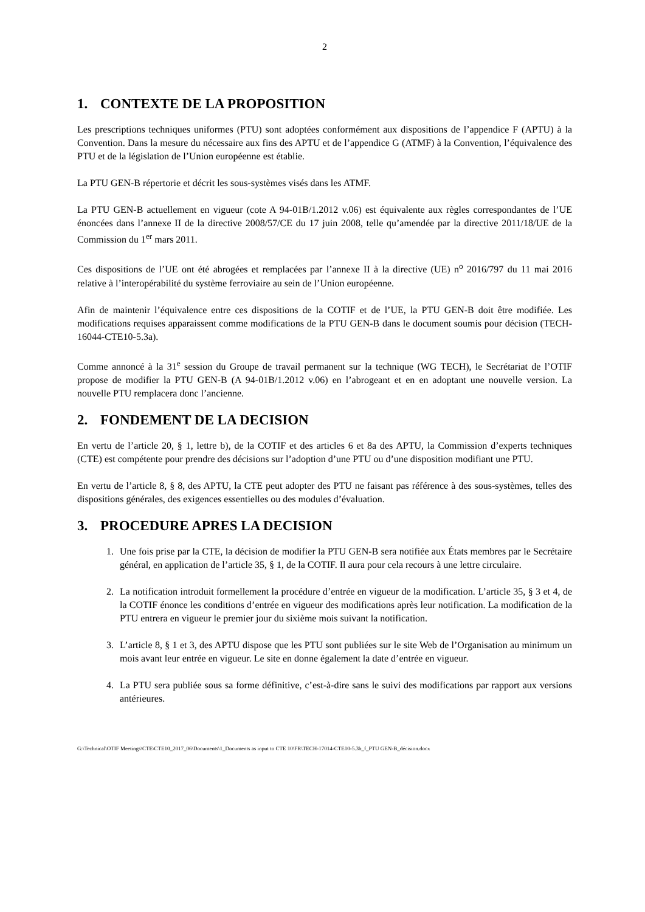2
1. CONTEXTE DE LA PROPOSITION
Les prescriptions techniques uniformes (PTU) sont adoptées conformément aux dispositions de l’appendice F (APTU) à la Convention. Dans la mesure du nécessaire aux fins des APTU et de l’appendice G (ATMF) à la Convention, l’équivalence des PTU et de la législation de l’Union européenne est établie.
La PTU GEN-B répertorie et décrit les sous-systèmes visés dans les ATMF.
La PTU GEN-B actuellement en vigueur (cote A 94-01B/1.2012 v.06) est équivalente aux règles correspondantes de l’UE énoncées dans l’annexe II de la directive 2008/57/CE du 17 juin 2008, telle qu’amendée par la directive 2011/18/UE de la Commission du 1<sup>er</sup> mars 2011.
Ces dispositions de l’UE ont été abrogées et remplacées par l’annexe II à la directive (UE) n<sup>o</sup> 2016/797 du 11 mai 2016 relative à l’interopérabilité du système ferroviaire au sein de l’Union européenne.
Afin de maintenir l’équivalence entre ces dispositions de la COTIF et de l’UE, la PTU GEN-B doit être modifiée. Les modifications requises apparaissent comme modifications de la PTU GEN-B dans le document soumis pour décision (TECH-16044-CTE10-5.3a).
Comme annoncé à la 31<sup>e</sup> session du Groupe de travail permanent sur la technique (WG TECH), le Secrétariat de l’OTIF propose de modifier la PTU GEN-B (A 94-01B/1.2012 v.06) en l’abrogeant et en en adoptant une nouvelle version. La nouvelle PTU remplacera donc l’ancienne.
2. FONDEMENT DE LA DECISION
En vertu de l’article 20, § 1, lettre b), de la COTIF et des articles 6 et 8a des APTU, la Commission d’experts techniques (CTE) est compétente pour prendre des décisions sur l’adoption d’une PTU ou d’une disposition modifiant une PTU.
En vertu de l’article 8, § 8, des APTU, la CTE peut adopter des PTU ne faisant pas référence à des sous-systèmes, telles des dispositions générales, des exigences essentielles ou des modules d’évaluation.
3. PROCEDURE APRES LA DECISION
1. Une fois prise par la CTE, la décision de modifier la PTU GEN-B sera notifiée aux États membres par le Secrétaire général, en application de l’article 35, § 1, de la COTIF. Il aura pour cela recours à une lettre circulaire.
2. La notification introduit formellement la procédure d’entrée en vigueur de la modification. L’article 35, § 3 et 4, de la COTIF énonce les conditions d’entrée en vigueur des modifications après leur notification. La modification de la PTU entrera en vigueur le premier jour du sixième mois suivant la notification.
3. L’article 8, § 1 et 3, des APTU dispose que les PTU sont publiées sur le site Web de l’Organisation au minimum un mois avant leur entrée en vigueur. Le site en donne également la date d’entrée en vigueur.
4. La PTU sera publiée sous sa forme définitive, c’est-à-dire sans le suivi des modifications par rapport aux versions antérieures.
G:\Technical\OTIF Meetings\CTE\CTE10_2017_06\Documents\1_Documents as input to CTE 10\FR\TECH-17014-CTE10-5.3b_f_PTU GEN-B_décision.docx